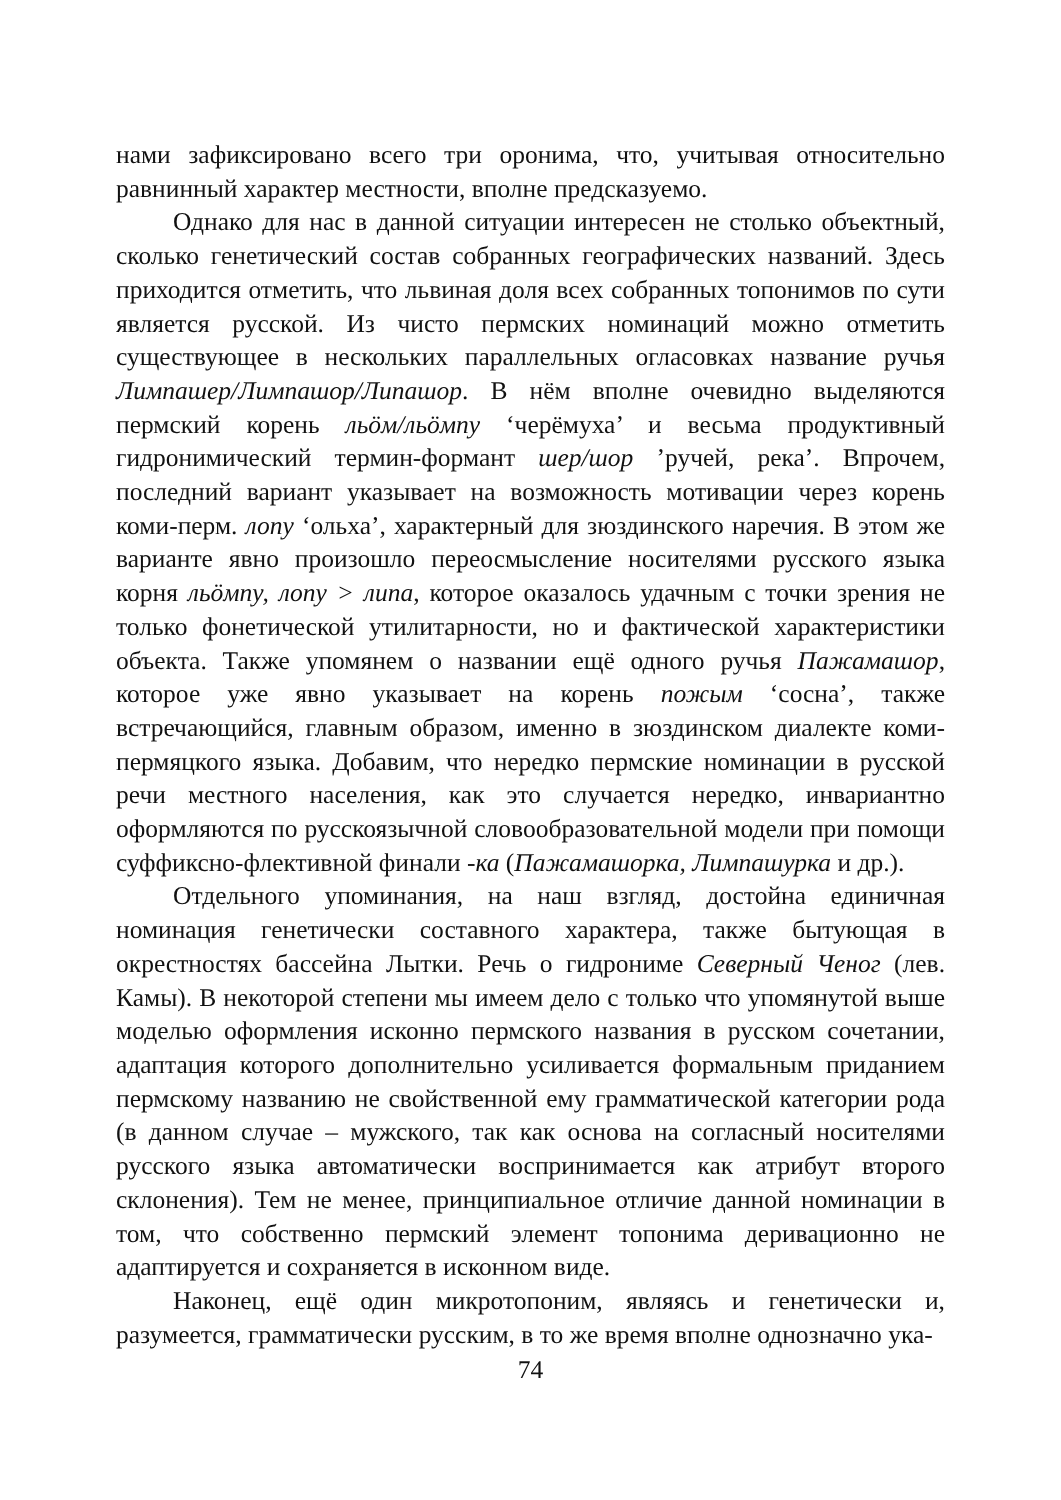нами зафиксировано всего три оронима, что, учитывая относительно равнинный характер местности, вполне предсказуемо.
Однако для нас в данной ситуации интересен не столько объектный, сколько генетический состав собранных географических названий. Здесь приходится отметить, что львиная доля всех собранных топонимов по сути является русской. Из чисто пермских номинаций можно отметить существующее в нескольких параллельных огласовках название ручья Лимпашер/Лимпашор/Липашор. В нём вполне очевидно выделяются пермский корень льӧм/льӧмпу ‘черёмуха’ и весьма продуктивный гидронимический термин-формант шер/шор ’ручей, река’. Впрочем, последний вариант указывает на возможность мотивации через корень коми-перм. лопу ‘ольха’, характерный для зюздинского наречия. В этом же варианте явно произошло переосмысление носителями русского языка корня льӧмпу, лопу > липа, которое оказалось удачным с точки зрения не только фонетической утилитарности, но и фактической характеристики объекта. Также упомянем о названии ещё одного ручья Пажамашор, которое уже явно указывает на корень пожым ‘сосна’, также встречающийся, главным образом, именно в зюздинском диалекте коми-пермяцкого языка. Добавим, что нередко пермские номинации в русской речи местного населения, как это случается нередко, инвариантно оформляются по русскоязычной словообразовательной модели при помощи суффиксно-флективной финали -ка (Пажамашорка, Лимпашурка и др.).
Отдельного упоминания, на наш взгляд, достойна единичная номинация генетически составного характера, также бытующая в окрестностях бассейна Лытки. Речь о гидрониме Северный Ченог (лев. Камы). В некоторой степени мы имеем дело с только что упомянутой выше моделью оформления исконно пермского названия в русском сочетании, адаптация которого дополнительно усиливается формальным приданием пермскому названию не свойственной ему грамматической категории рода (в данном случае – мужского, так как основа на согласный носителями русского языка автоматически воспринимается как атрибут второго склонения). Тем не менее, принципиальное отличие данной номинации в том, что собственно пермский элемент топонима деривационно не адаптируется и сохраняется в исконном виде.
Наконец, ещё один микротопоним, являясь и генетически и, разумеется, грамматически русским, в то же время вполне однозначно ука-
74